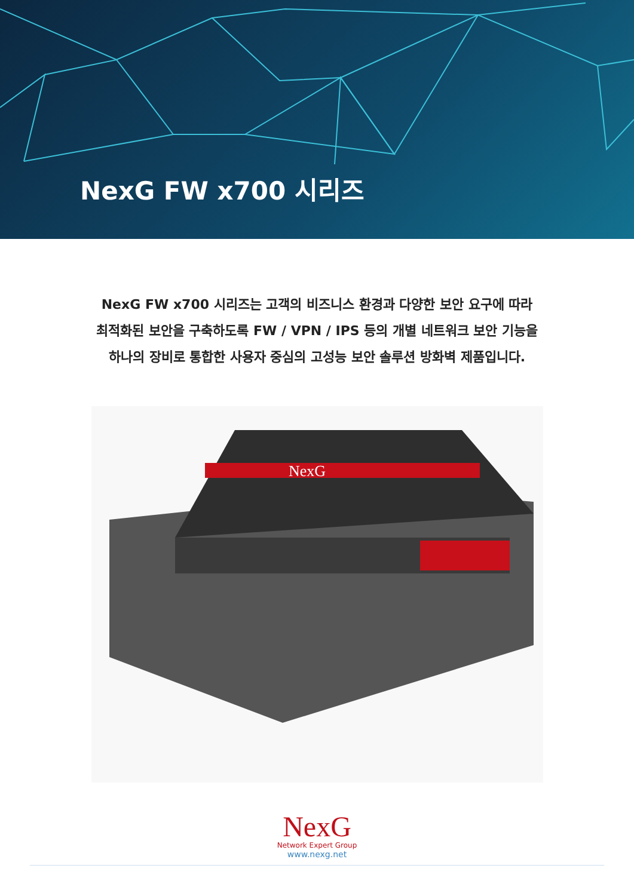NexG FW x700 시리즈
NexG FW x700 시리즈는 고객의 비즈니스 환경과 다양한 보안 요구에 따라
최적화된 보안을 구축하도록 FW / VPN / IPS 등의 개별 네트워크 보안 기능을
하나의 장비로 통합한 사용자 중심의 고성능 보안 솔루션 방화벽 제품입니다.
NexG
NexG
Network Expert Group
www.nexg.net